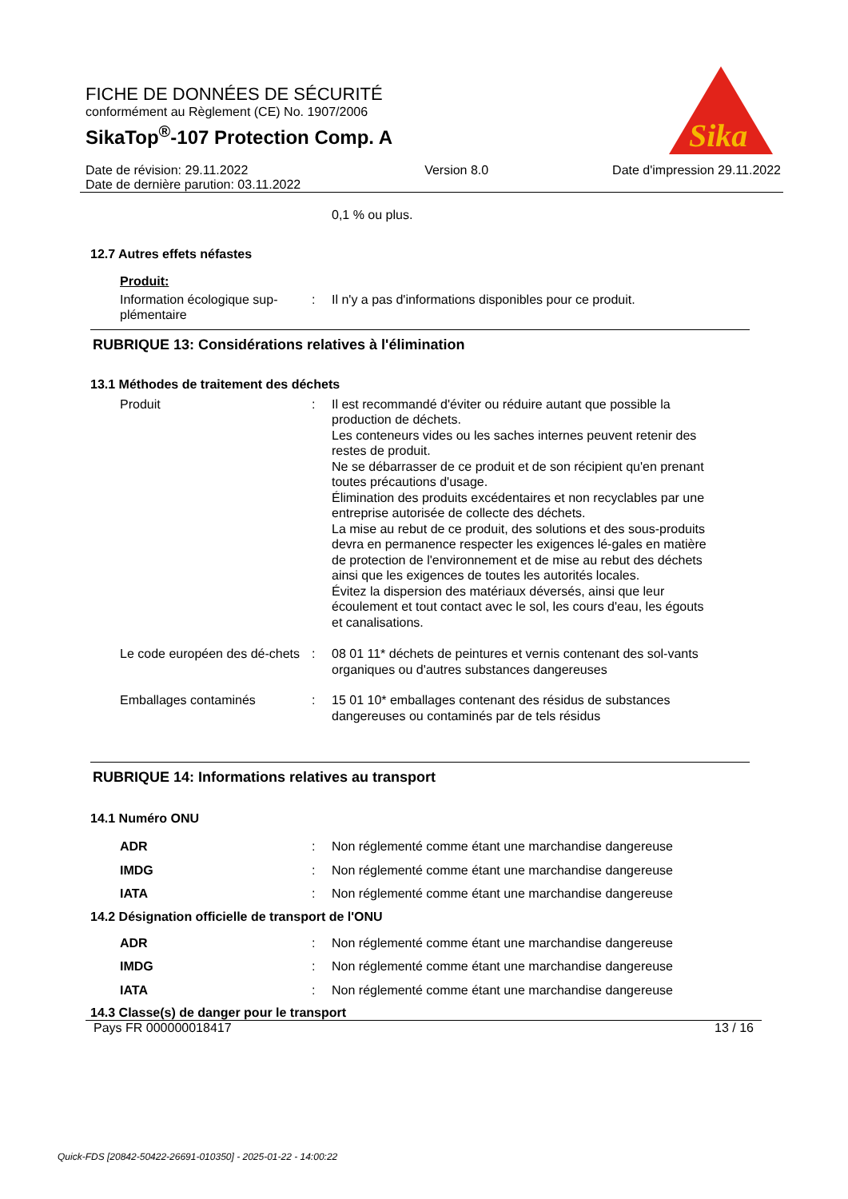FICHE DE DONNÉES DE SÉCURITÉ
conformément au Règlement (CE) No. 1907/2006
SikaTop<sup>®</sup>-107 Protection Comp. A
Sika
Date de révision: 29.11.2022
Date de dernière parution: 03.11.2022
Version 8.0 Date d'impression 29.11.2022
0,1 % ou plus.
12.7 Autres effets néfastes
Produit:
Information écologique sup-plémentaire
: Il n'y a pas d'informations disponibles pour ce produit.
RUBRIQUE 13: Considérations relatives à l'élimination
13.1 Méthodes de traitement des déchets
Produit : Il est recommandé d'éviter ou réduire autant que possible la production de déchets.
Les conteneurs vides ou les saches internes peuvent retenir des restes de produit.
Ne se débarrasser de ce produit et de son récipient qu'en prenant toutes précautions d'usage.
Élimination des produits excédentaires et non recyclables par une entreprise autorisée de collecte des déchets.
La mise au rebut de ce produit, des solutions et des sous-produits devra en permanence respecter les exigences lé-gales en matière de protection de l'environnement et de mise au rebut des déchets ainsi que les exigences de toutes les autorités locales.
Évitez la dispersion des matériaux déversés, ainsi que leur écoulement et tout contact avec le sol, les cours d'eau, les égouts et canalisations.
Le code européen des dé-chets
: 08 01 11* déchets de peintures et vernis contenant des sol-vants organiques ou d'autres substances dangereuses
Emballages contaminés : 15 01 10* emballages contenant des résidus de substances dangereuses ou contaminés par de tels résidus
RUBRIQUE 14: Informations relatives au transport
14.1 Numéro ONU
ADR : Non réglementé comme étant une marchandise dangereuse
IMDG : Non réglementé comme étant une marchandise dangereuse
IATA : Non réglementé comme étant une marchandise dangereuse
14.2 Désignation officielle de transport de l'ONU
ADR : Non réglementé comme étant une marchandise dangereuse
IMDG : Non réglementé comme étant une marchandise dangereuse
IATA : Non réglementé comme étant une marchandise dangereuse
14.3 Classe(s) de danger pour le transport
Pays FR 000000018417 13 / 16
Quick-FDS [20842-50422-26691-010350] - 2025-01-22 - 14:00:22